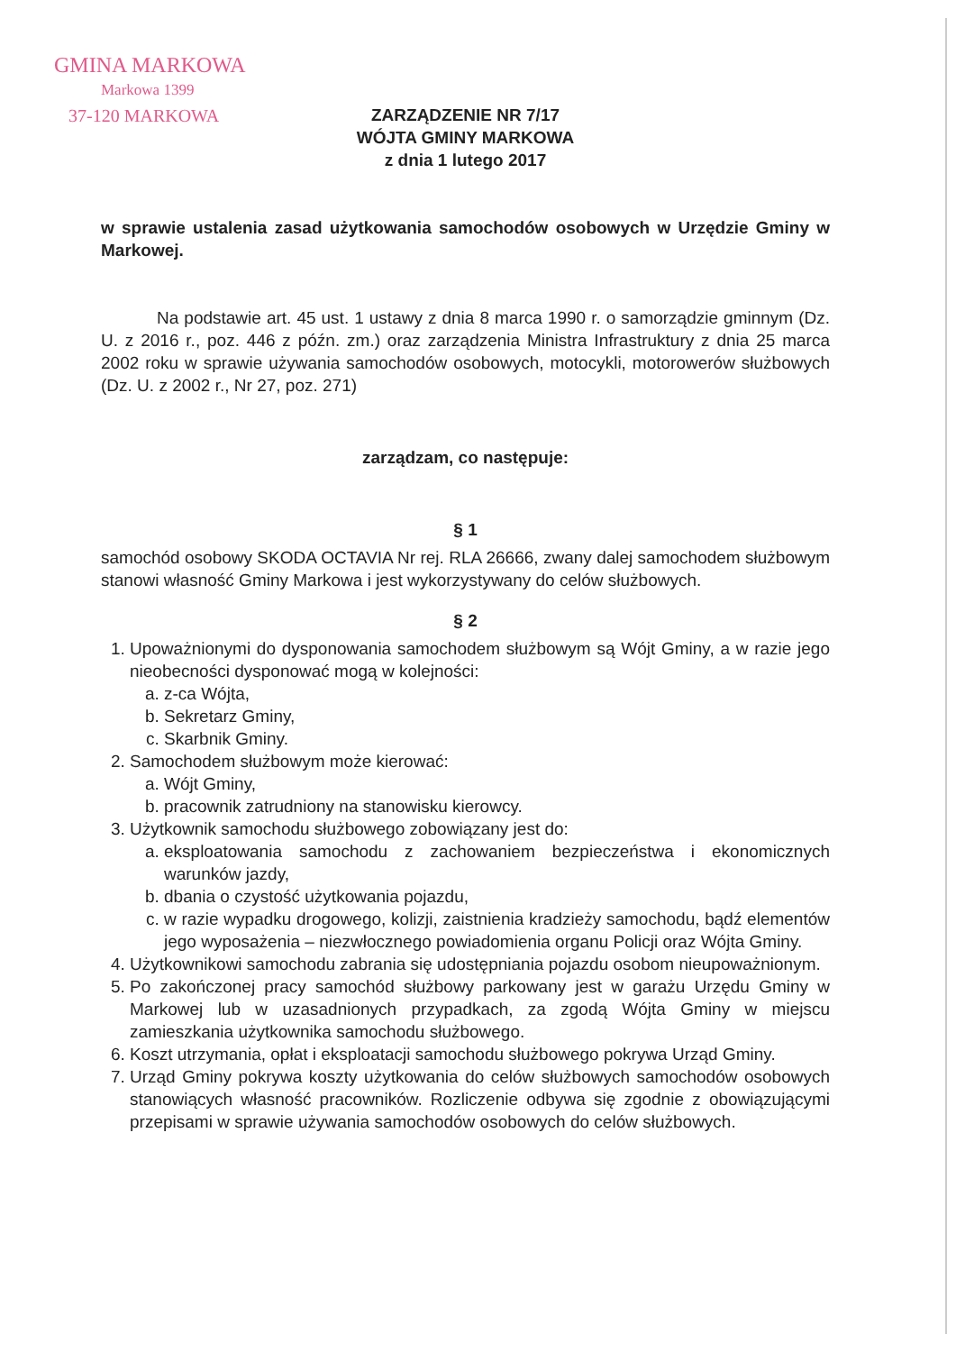GMINA MARKOWA
Markowa 1399
37-120 MARKOWA
ZARZĄDZENIE NR 7/17
WÓJTA GMINY MARKOWA
z dnia 1 lutego 2017
w sprawie ustalenia zasad użytkowania samochodów osobowych w Urzędzie Gminy w Markowej.
Na podstawie art. 45 ust. 1 ustawy z dnia 8 marca 1990 r. o samorządzie gminnym (Dz. U. z 2016 r., poz. 446 z późn. zm.) oraz zarządzenia Ministra Infrastruktury z dnia 25 marca 2002 roku w sprawie używania samochodów osobowych, motocykli, motorowerów służbowych (Dz. U. z 2002 r., Nr 27, poz. 271)
zarządzam, co następuje:
§ 1
samochód osobowy SKODA OCTAVIA Nr rej. RLA 26666, zwany dalej samochodem służbowym stanowi własność Gminy Markowa i jest wykorzystywany do celów służbowych.
§ 2
1. Upoważnionymi do dysponowania samochodem służbowym są Wójt Gminy, a w razie jego nieobecności dysponować mogą w kolejności:
a. z-ca Wójta,
b. Sekretarz Gminy,
c. Skarbnik Gminy.
2. Samochodem służbowym może kierować:
a. Wójt Gminy,
b. pracownik zatrudniony na stanowisku kierowcy.
3. Użytkownik samochodu służbowego zobowiązany jest do:
a. eksploatowania samochodu z zachowaniem bezpieczeństwa i ekonomicznych warunków jazdy,
b. dbania o czystość użytkowania pojazdu,
c. w razie wypadku drogowego, kolizji, zaistnienia kradzieży samochodu, bądź elementów jego wyposażenia – niezwłocznego powiadomienia organu Policji oraz Wójta Gminy.
4. Użytkownikowi samochodu zabrania się udostępniania pojazdu osobom nieupoważnionym.
5. Po zakończonej pracy samochód służbowy parkowany jest w garażu Urzędu Gminy w Markowej lub w uzasadnionych przypadkach, za zgodą Wójta Gminy w miejscu zamieszkania użytkownika samochodu służbowego.
6. Koszt utrzymania, opłat i eksploatacji samochodu służbowego pokrywa Urząd Gminy.
7. Urząd Gminy pokrywa koszty użytkowania do celów służbowych samochodów osobowych stanowiących własność pracowników. Rozliczenie odbywa się zgodnie z obowiązującymi przepisami w sprawie używania samochodów osobowych do celów służbowych.